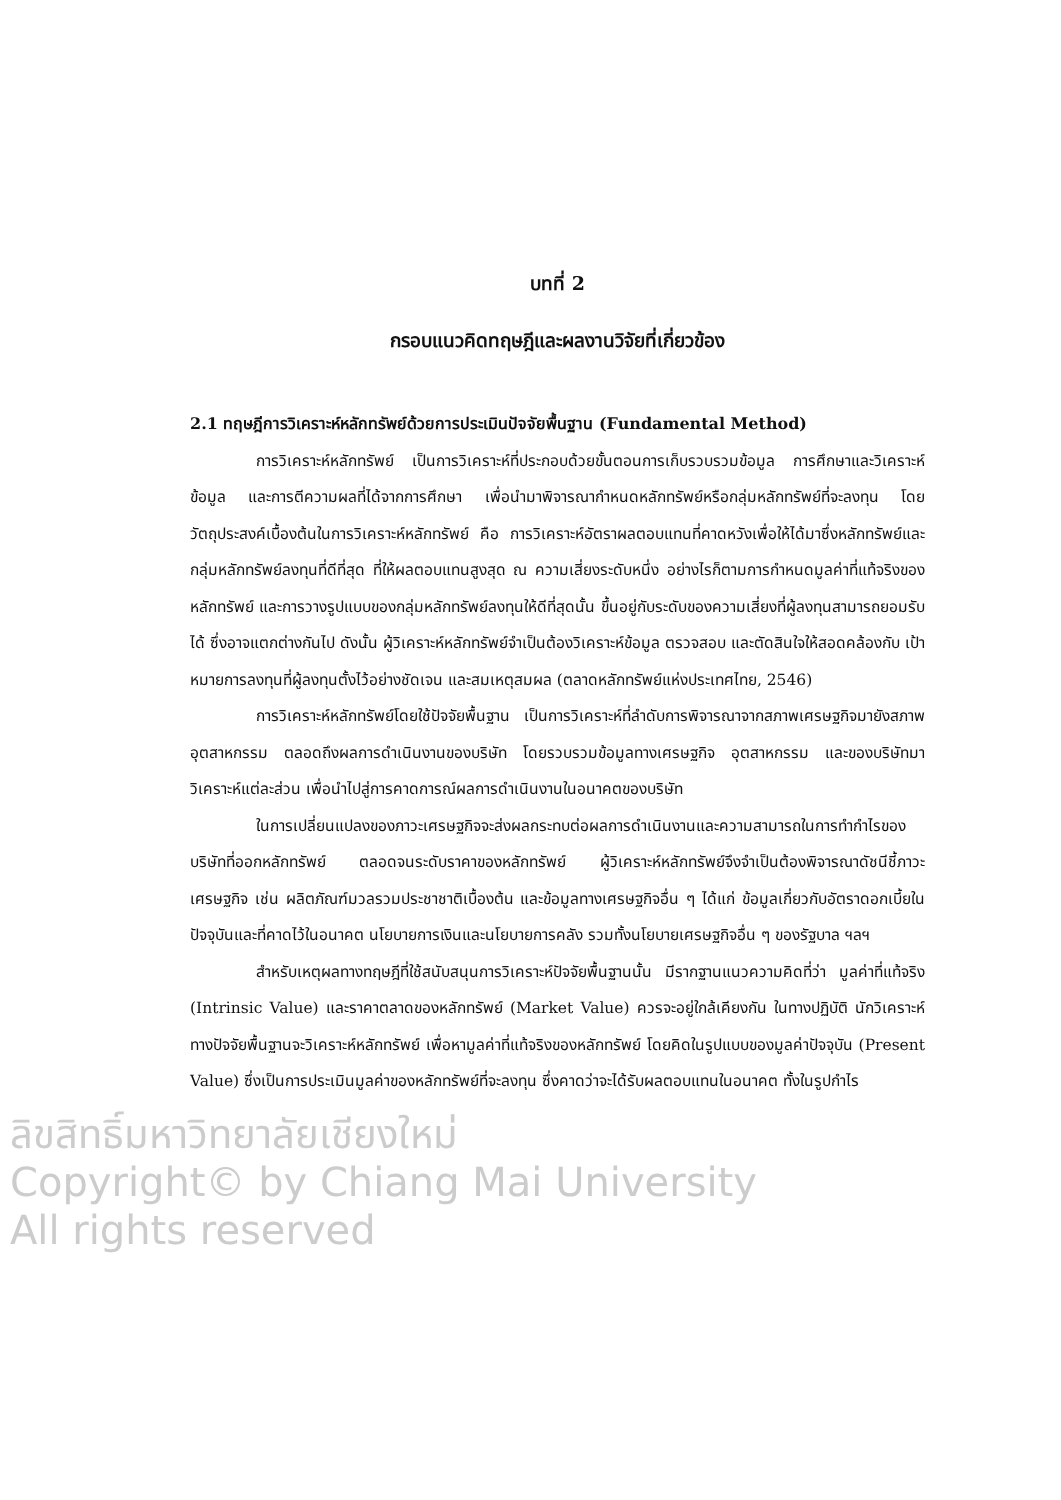บทที่ 2
กรอบแนวคิดทฤษฎีและผลงานวิจัยที่เกี่ยวข้อง
2.1 ทฤษฎีการวิเคราะห์หลักทรัพย์ด้วยการประเมินปัจจัยพื้นฐาน (Fundamental Method)
การวิเคราะห์หลักทรัพย์ เป็นการวิเคราะห์ที่ประกอบด้วยขั้นตอนการเก็บรวบรวมข้อมูล การศึกษาและวิเคราะห์ข้อมูล และการตีความผลที่ได้จากการศึกษา เพื่อนำมาพิจารณากำหนดหลักทรัพย์หรือกลุ่มหลักทรัพย์ที่จะลงทุน โดยวัตถุประสงค์เบื้องต้นในการวิเคราะห์หลักทรัพย์ คือ การวิเคราะห์อัตราผลตอบแทนที่คาดหวังเพื่อให้ได้มาซึ่งหลักทรัพย์และกลุ่มหลักทรัพย์ลงทุนที่ดีที่สุด ที่ให้ผลตอบแทนสูงสุด ณ ความเสี่ยงระดับหนึ่ง อย่างไรก็ตามการกำหนดมูลค่าที่แท้จริงของหลักทรัพย์ และการวางรูปแบบของกลุ่มหลักทรัพย์ลงทุนให้ดีที่สุดนั้น ขึ้นอยู่กับระดับของความเสี่ยงที่ผู้ลงทุนสามารถยอมรับได้ ซึ่งอาจแตกต่างกันไป ดังนั้น ผู้วิเคราะห์หลักทรัพย์จำเป็นต้องวิเคราะห์ข้อมูล ตรวจสอบ และตัดสินใจให้สอดคล้องกับ เป้าหมายการลงทุนที่ผู้ลงทุนตั้งไว้อย่างชัดเจน และสมเหตุสมผล (ตลาดหลักทรัพย์แห่งประเทศไทย, 2546)
การวิเคราะห์หลักทรัพย์โดยใช้ปัจจัยพื้นฐาน เป็นการวิเคราะห์ที่ลำดับการพิจารณาจากสภาพเศรษฐกิจมายังสภาพอุตสาหกรรม ตลอดถึงผลการดำเนินงานของบริษัท โดยรวบรวมข้อมูลทางเศรษฐกิจ อุตสาหกรรม และของบริษัทมาวิเคราะห์แต่ละส่วน เพื่อนำไปสู่การคาดการณ์ผลการดำเนินงานในอนาคตของบริษัท
ในการเปลี่ยนแปลงของภาวะเศรษฐกิจจะส่งผลกระทบต่อผลการดำเนินงานและความสามารถในการทำกำไรของบริษัทที่ออกหลักทรัพย์ ตลอดจนระดับราคาของหลักทรัพย์ ผู้วิเคราะห์หลักทรัพย์จึงจำเป็นต้องพิจารณาดัชนีชี้ภาวะเศรษฐกิจ เช่น ผลิตภัณฑ์มวลรวมประชาชาติเบื้องต้น และข้อมูลทางเศรษฐกิจอื่น ๆ ได้แก่ ข้อมูลเกี่ยวกับอัตราดอกเบี้ยในปัจจุบันและที่คาดไว้ในอนาคต นโยบายการเงินและนโยบายการคลัง รวมทั้งนโยบายเศรษฐกิจอื่น ๆ ของรัฐบาล ฯลฯ
สำหรับเหตุผลทางทฤษฎีที่ใช้สนับสนุนการวิเคราะห์ปัจจัยพื้นฐานนั้น มีรากฐานแนวความคิดที่ว่า มูลค่าที่แท้จริง (Intrinsic Value) และราคาตลาดของหลักทรัพย์ (Market Value) ควรจะอยู่ใกล้เคียงกัน ในทางปฏิบัติ นักวิเคราะห์ทางปัจจัยพื้นฐานจะวิเคราะห์หลักทรัพย์ เพื่อหามูลค่าที่แท้จริงของหลักทรัพย์ โดยคิดในรูปแบบของมูลค่าปัจจุบัน (Present Value) ซึ่งเป็นการประเมินมูลค่าของหลักทรัพย์ที่จะลงทุน ซึ่งคาดว่าจะได้รับผลตอบแทนในอนาคต ทั้งในรูปกำไร
ลิขสิทธิ์มหาวิทยาลัยเชียงใหม่
Copyright© by Chiang Mai University
All rights reserved